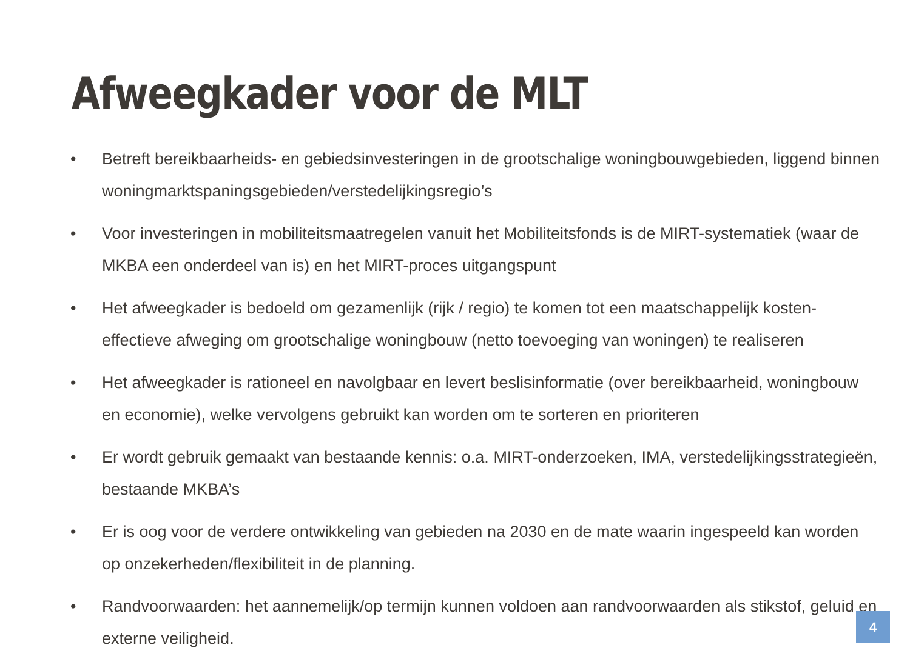Afweegkader voor de MLT
• Betreft bereikbaarheids- en gebiedsinvesteringen in de grootschalige woningbouwgebieden, liggend binnen woningmarktspaningsgebieden/verstedelijkingsregio’s
• Voor investeringen in mobiliteitsmaatregelen vanuit het Mobiliteitsfonds is de MIRT-systematiek (waar de MKBA een onderdeel van is) en het MIRT-proces uitgangspunt
• Het afweegkader is bedoeld om gezamenlijk (rijk / regio) te komen tot een maatschappelijk kosten-effectieve afweging om grootschalige woningbouw (netto toevoeging van woningen) te realiseren
• Het afweegkader is rationeel en navolgbaar en levert beslisinformatie (over bereikbaarheid, woningbouw en economie), welke vervolgens gebruikt kan worden om te sorteren en prioriteren
• Er wordt gebruik gemaakt van bestaande kennis: o.a. MIRT-onderzoeken, IMA, verstedelijkingsstrategieën, bestaande MKBA’s
• Er is oog voor de verdere ontwikkeling van gebieden na 2030 en de mate waarin ingespeeld kan worden op onzekerheden/flexibiliteit in de planning.
• Randvoorwaarden: het aannemelijk/op termijn kunnen voldoen aan randvoorwaarden als stikstof, geluid en externe veiligheid.
4